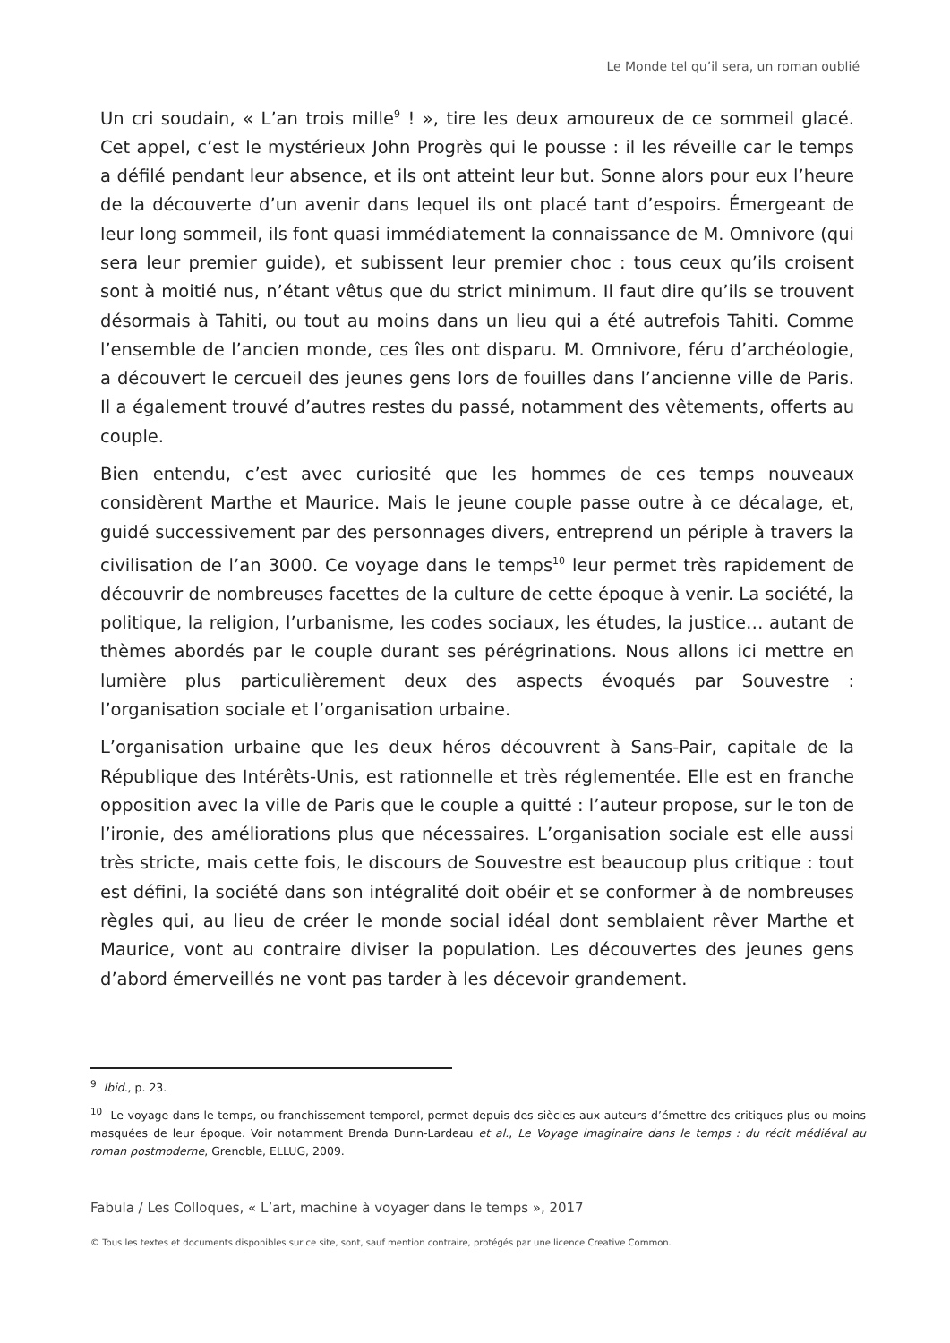Le Monde tel qu’il sera, un roman oublié
Un cri soudain, « L’an trois mille<sup>9</sup> ! », tire les deux amoureux de ce sommeil glacé. Cet appel, c’est le mystérieux John Progrès qui le pousse : il les réveille car le temps a défilé pendant leur absence, et ils ont atteint leur but. Sonne alors pour eux l’heure de la découverte d’un avenir dans lequel ils ont placé tant d’espoirs. Émergeant de leur long sommeil, ils font quasi immédiatement la connaissance de M. Omnivore (qui sera leur premier guide), et subissent leur premier choc : tous ceux qu’ils croisent sont à moitié nus, n’étant vêtus que du strict minimum. Il faut dire qu’ils se trouvent désormais à Tahiti, ou tout au moins dans un lieu qui a été autrefois Tahiti. Comme l’ensemble de l’ancien monde, ces îles ont disparu. M. Omnivore, féru d’archéologie, a découvert le cercueil des jeunes gens lors de fouilles dans l’ancienne ville de Paris. Il a également trouvé d’autres restes du passé, notamment des vêtements, offerts au couple.
Bien entendu, c’est avec curiosité que les hommes de ces temps nouveaux considèrent Marthe et Maurice. Mais le jeune couple passe outre à ce décalage, et, guidé successivement par des personnages divers, entreprend un périple à travers la civilisation de l’an 3000. Ce voyage dans le temps<sup>10</sup> leur permet très rapidement de découvrir de nombreuses facettes de la culture de cette époque à venir. La société, la politique, la religion, l’urbanisme, les codes sociaux, les études, la justice… autant de thèmes abordés par le couple durant ses pérégrinations. Nous allons ici mettre en lumière plus particulièrement deux des aspects évoqués par Souvestre : l’organisation sociale et l’organisation urbaine.
L’organisation urbaine que les deux héros découvrent à Sans-Pair, capitale de la République des Intérêts-Unis, est rationnelle et très réglementée. Elle est en franche opposition avec la ville de Paris que le couple a quitté : l’auteur propose, sur le ton de l’ironie, des améliorations plus que nécessaires. L’organisation sociale est elle aussi très stricte, mais cette fois, le discours de Souvestre est beaucoup plus critique : tout est défini, la société dans son intégralité doit obéir et se conformer à de nombreuses règles qui, au lieu de créer le monde social idéal dont semblaient rêver Marthe et Maurice, vont au contraire diviser la population. Les découvertes des jeunes gens d’abord émerveillés ne vont pas tarder à les décevoir grandement.
<sup>9</sup> Ibid., p. 23.
<sup>10</sup> Le voyage dans le temps, ou franchissement temporel, permet depuis des siècles aux auteurs d’émettre des critiques plus ou moins masquées de leur époque. Voir notamment Brenda Dunn-Lardeau et al., Le Voyage imaginaire dans le temps : du récit médiéval au roman postmoderne, Grenoble, ELLUG, 2009.
Fabula / Les Colloques, « L’art, machine à voyager dans le temps », 2017
© Tous les textes et documents disponibles sur ce site, sont, sauf mention contraire, protégés par une licence Creative Common.